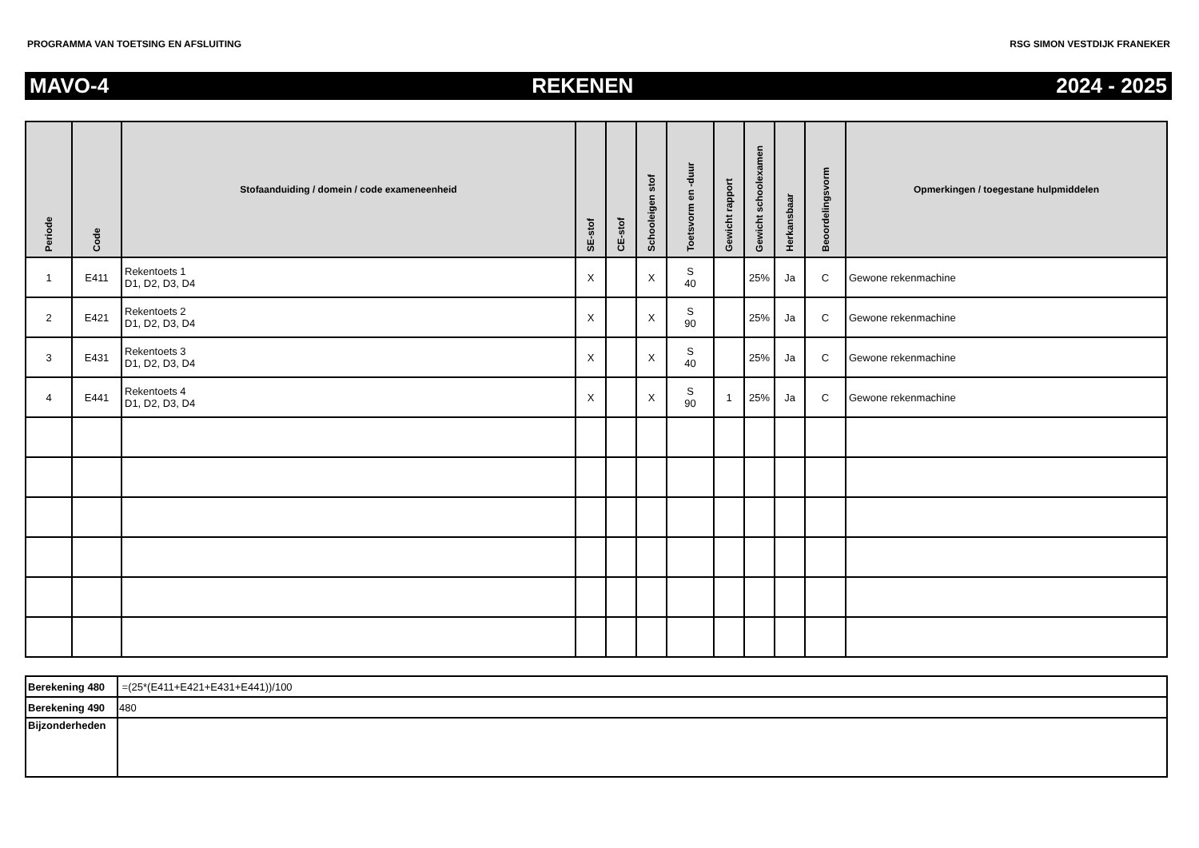PROGRAMMA VAN TOETSING EN AFSLUITING RSG SIMON VESTDIJK FRANEKER
MAVO-4 REKENEN 2024 - 2025
| Periode | Code | Stofaanduiding / domein / code exameneenheid | SE-stof | CE-stof | Schooleigen stof | Toetsvorm en -duur | Gewicht rapport | Gewicht schoolexamen | Herkansbaar | Beoordelingsvorm | Opmerkingen / toegestane hulpmiddelen |
| --- | --- | --- | --- | --- | --- | --- | --- | --- | --- | --- | --- |
| 1 | E411 | Rekentoets 1 D1, D2, D3, D4 | X | | X | S 40 | | 25% | Ja | C | Gewone rekenmachine |
| 2 | E421 | Rekentoets 2 D1, D2, D3, D4 | X | | X | S 90 | | 25% | Ja | C | Gewone rekenmachine |
| 3 | E431 | Rekentoets 3 D1, D2, D3, D4 | X | | X | S 40 | | 25% | Ja | C | Gewone rekenmachine |
| 4 | E441 | Rekentoets 4 D1, D2, D3, D4 | X | | X | S 90 | 1 | 25% | Ja | C | Gewone rekenmachine |
| Berekening 480 | =(25*(E411+E421+E431+E441))/100 |
| Berekening 490 | 480 |
| Bijzonderheden | |